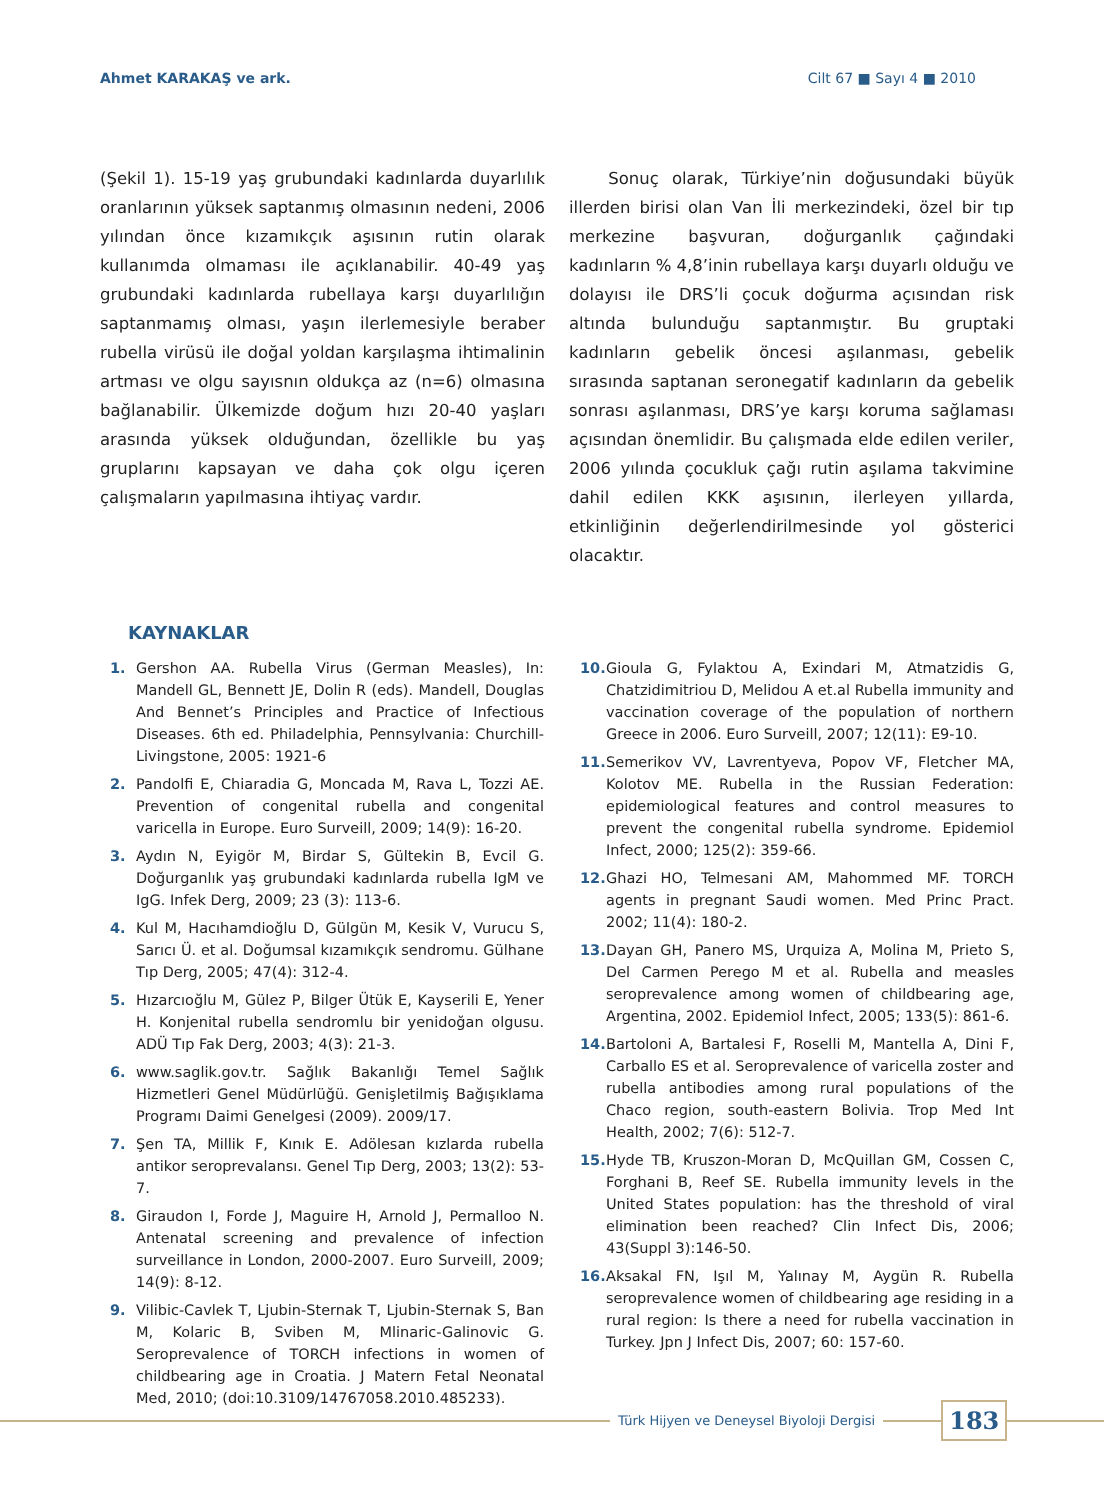Ahmet KARAKAŞ ve ark. Cilt 67 ■ Sayı 4 ■ 2010
(Şekil 1). 15-19 yaş grubundaki kadınlarda duyarlılık oranlarının yüksek saptanmış olmasının nedeni, 2006 yılından önce kızamıkçık aşısının rutin olarak kullanımda olmaması ile açıklanabilir. 40-49 yaş grubundaki kadınlarda rubellaya karşı duyarlılığın saptanmamış olması, yaşın ilerlemesiyle beraber rubella virüsü ile doğal yoldan karşılaşma ihtimalinin artması ve olgu sayısnın oldukça az (n=6) olmasına bağlanabilir. Ülkemizde doğum hızı 20-40 yaşları arasında yüksek olduğundan, özellikle bu yaş gruplarını kapsayan ve daha çok olgu içeren çalışmaların yapılmasına ihtiyaç vardır.
Sonuç olarak, Türkiye’nin doğusundaki büyük illerden birisi olan Van İli merkezindeki, özel bir tıp merkezine başvuran, doğurganlık çağındaki kadınların % 4,8’inin rubellaya karşı duyarlı olduğu ve dolayısı ile DRS’li çocuk doğurma açısından risk altında bulunduğu saptanmıştır. Bu gruptaki kadınların gebelik öncesi aşılanması, gebelik sırasında saptanan seronegatif kadınların da gebelik sonrası aşılanması, DRS’ye karşı koruma sağlaması açısından önemlidir. Bu çalışmada elde edilen veriler, 2006 yılında çocukluk çağı rutin aşılama takvimine dahil edilen KKK aşısının, ilerleyen yıllarda, etkinliğinin değerlendirilmesinde yol gösterici olacaktır.
KAYNAKLAR
1. Gershon AA. Rubella Virus (German Measles), In: Mandell GL, Bennett JE, Dolin R (eds). Mandell, Douglas And Bennet’s Principles and Practice of Infectious Diseases. 6th ed. Philadelphia, Pennsylvania: Churchill-Livingstone, 2005: 1921-6
2. Pandolfi E, Chiaradia G, Moncada M, Rava L, Tozzi AE. Prevention of congenital rubella and congenital varicella in Europe. Euro Surveill, 2009; 14(9): 16-20.
3. Aydın N, Eyigör M, Birdar S, Gültekin B, Evcil G. Doğurganlık yaş grubundaki kadınlarda rubella IgM ve IgG. Infek Derg, 2009; 23 (3): 113-6.
4. Kul M, Hacıhamdioğlu D, Gülgün M, Kesik V, Vurucu S, Sarıcı Ü. et al. Doğumsal kızamıkçık sendromu. Gülhane Tıp Derg, 2005; 47(4): 312-4.
5. Hızarcıoğlu M, Gülez P, Bilger Ütük E, Kayserili E, Yener H. Konjenital rubella sendromlu bir yenidoğan olgusu. ADÜ Tıp Fak Derg, 2003; 4(3): 21-3.
6. www.saglik.gov.tr. Sağlık Bakanlığı Temel Sağlık Hizmetleri Genel Müdürlüğü. Genişletilmiş Bağışıklama Programı Daimi Genelgesi (2009). 2009/17.
7. Şen TA, Millik F, Kınık E. Adölesan kızlarda rubella antikor seroprevalansı. Genel Tıp Derg, 2003; 13(2): 53-7.
8. Giraudon I, Forde J, Maguire H, Arnold J, Permalloo N. Antenatal screening and prevalence of infection surveillance in London, 2000-2007. Euro Surveill, 2009; 14(9): 8-12.
9. Vilibic-Cavlek T, Ljubin-Sternak T, Ljubin-Sternak S, Ban M, Kolaric B, Sviben M, Mlinaric-Galinovic G. Seroprevalence of TORCH infections in women of childbearing age in Croatia. J Matern Fetal Neonatal Med, 2010; (doi:10.3109/14767058.2010.485233).
10. Gioula G, Fylaktou A, Exindari M, Atmatzidis G, Chatzidimitriou D, Melidou A et.al Rubella immunity and vaccination coverage of the population of northern Greece in 2006. Euro Surveill, 2007; 12(11): E9-10.
11. Semerikov VV, Lavrentyeva, Popov VF, Fletcher MA, Kolotov ME. Rubella in the Russian Federation: epidemiological features and control measures to prevent the congenital rubella syndrome. Epidemiol Infect, 2000; 125(2): 359-66.
12. Ghazi HO, Telmesani AM, Mahommed MF. TORCH agents in pregnant Saudi women. Med Princ Pract. 2002; 11(4): 180-2.
13. Dayan GH, Panero MS, Urquiza A, Molina M, Prieto S, Del Carmen Perego M et al. Rubella and measles seroprevalence among women of childbearing age, Argentina, 2002. Epidemiol Infect, 2005; 133(5): 861-6.
14. Bartoloni A, Bartalesi F, Roselli M, Mantella A, Dini F, Carballo ES et al. Seroprevalence of varicella zoster and rubella antibodies among rural populations of the Chaco region, south-eastern Bolivia. Trop Med Int Health, 2002; 7(6): 512-7.
15. Hyde TB, Kruszon-Moran D, McQuillan GM, Cossen C, Forghani B, Reef SE. Rubella immunity levels in the United States population: has the threshold of viral elimination been reached? Clin Infect Dis, 2006; 43(Suppl 3):146-50.
16. Aksakal FN, Işıl M, Yalınay M, Aygün R. Rubella seroprevalence women of childbearing age residing in a rural region: Is there a need for rubella vaccination in Turkey. Jpn J Infect Dis, 2007; 60: 157-60.
Türk Hijyen ve Deneysel Biyoloji Dergisi
183